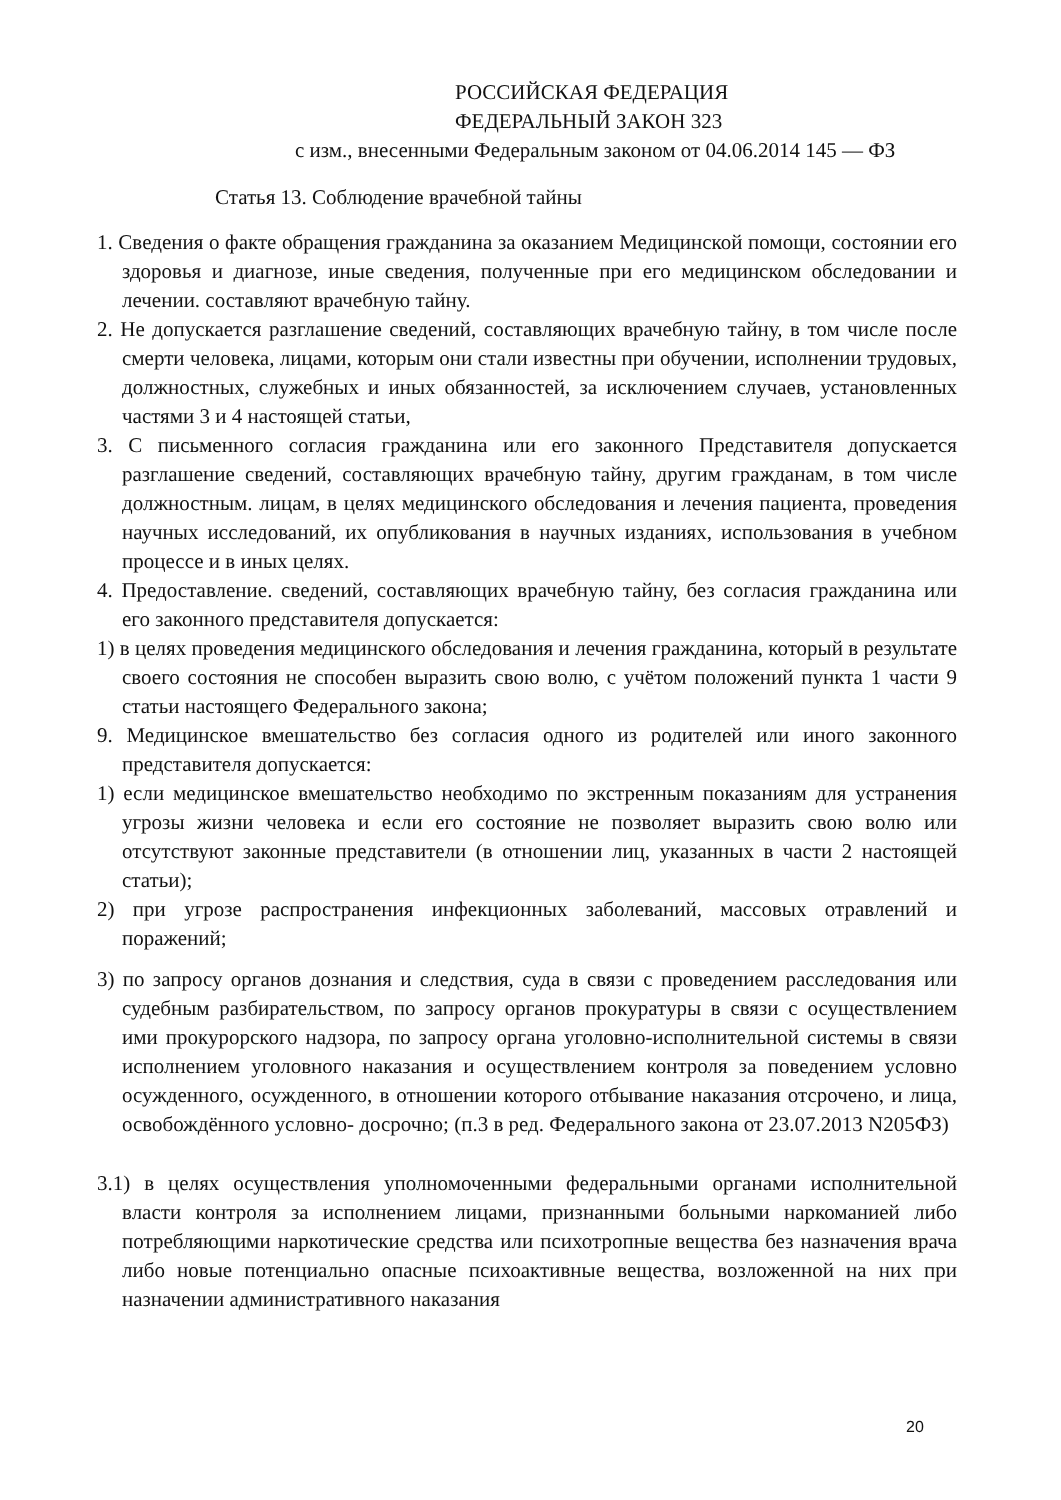РОССИЙСКАЯ ФЕДЕРАЦИЯ
ФЕДЕРАЛЬНЫЙ ЗАКОН 323
с изм., внесенными Федеральным законом от 04.06.2014 145 — ФЗ
Статья 13. Соблюдение врачебной тайны
1. Сведения о факте обращения гражданина за оказанием Медицинской помощи, состоянии его здоровья и диагнозе, иные сведения, полученные при его медицинском обследовании и лечении. составляют врачебную тайну.
2. Не допускается разглашение сведений, составляющих врачебную тайну, в том числе после смерти человека, лицами, которым они стали известны при обучении, исполнении трудовых, должностных, служебных и иных обязанностей, за исключением случаев, установленных частями 3 и 4 настоящей статьи,
3. С письменного согласия гражданина или его законного Представителя допускается разглашение сведений, составляющих врачебную тайну, другим гражданам, в том числе должностным. лицам, в целях медицинского обследования и лечения пациента, проведения научных исследований, их опубликования в научных изданиях, использования в учебном процессе и в иных целях.
4. Предоставление. сведений, составляющих врачебную тайну, без согласия гражданина или его законного представителя допускается:
1) в целях проведения медицинского обследования и лечения гражданина, который в результате своего состояния не способен выразить свою волю, с учётом положений пункта 1 части 9 статьи настоящего Федерального закона;
9. Медицинское вмешательство без согласия одного из родителей или иного законного представителя допускается:
1) если медицинское вмешательство необходимо по экстренным показаниям для устранения угрозы жизни человека и если его состояние не позволяет выразить свою волю или отсутствуют законные представители (в отношении лиц, указанных в части 2 настоящей статьи);
2) при угрозе распространения инфекционных заболеваний, массовых отравлений и поражений;
3) по запросу органов дознания и следствия, суда в связи с проведением расследования или судебным разбирательством, по запросу органов прокуратуры в связи с осуществлением ими прокурорского надзора, по запросу органа уголовно-исполнительной системы в связи исполнением уголовного наказания и осуществлением контроля за поведением условно осужденного, осужденного, в отношении которого отбывание наказания отсрочено, и лица, освобождённого условно- досрочно; (п.3 в ред. Федерального закона от 23.07.2013 N205ФЗ)
3.1) в целях осуществления уполномоченными федеральными органами исполнительной власти контроля за исполнением лицами, признанными больными наркоманией либо потребляющими наркотические средства или психотропные вещества без назначения врача либо новые потенциально опасные психоактивные вещества, возложенной на них при назначении административного наказания
20